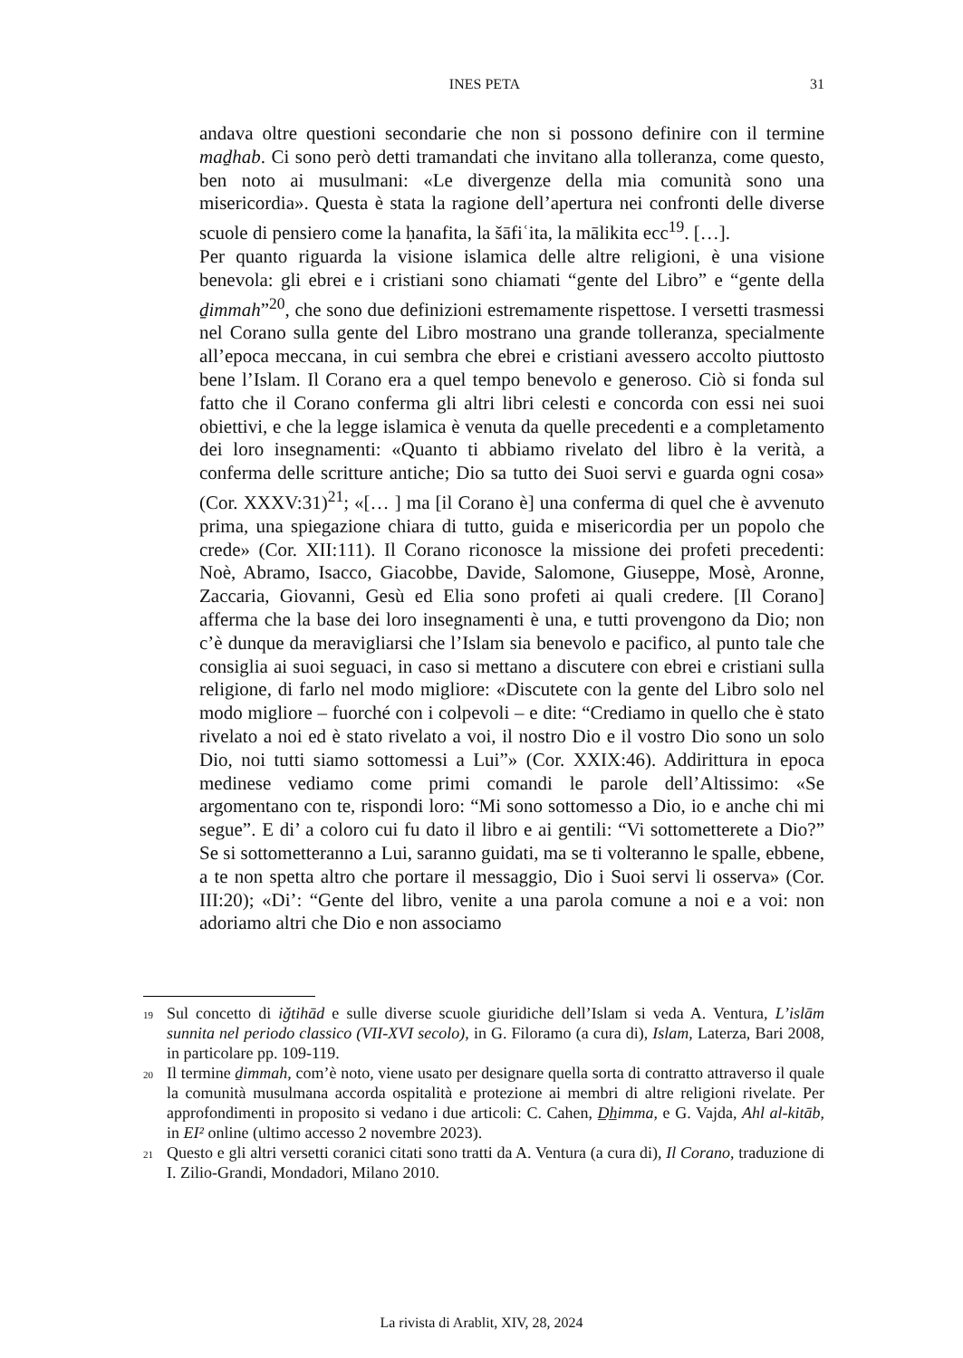INES PETA
31
andava oltre questioni secondarie che non si possono definire con il termine maḏhab. Ci sono però detti tramandati che invitano alla tolleranza, come questo, ben noto ai musulmani: «Le divergenze della mia comunità sono una misericordia». Questa è stata la ragione dell’apertura nei confronti delle diverse scuole di pensiero come la ḥanafita, la šāfiʿita, la mālikita ecc<sup>19</sup>. […].
Per quanto riguarda la visione islamica delle altre religioni, è una visione benevola: gli ebrei e i cristiani sono chiamati “gente del Libro” e “gente della ḏimmah”<sup>20</sup>, che sono due definizioni estremamente rispettose. I versetti trasmessi nel Corano sulla gente del Libro mostrano una grande tolleranza, specialmente all’epoca meccana, in cui sembra che ebrei e cristiani avessero accolto piuttosto bene l’Islam. Il Corano era a quel tempo benevolo e generoso. Ciò si fonda sul fatto che il Corano conferma gli altri libri celesti e concorda con essi nei suoi obiettivi, e che la legge islamica è venuta da quelle precedenti e a completamento dei loro insegnamenti: «Quanto ti abbiamo rivelato del libro è la verità, a conferma delle scritture antiche; Dio sa tutto dei Suoi servi e guarda ogni cosa» (Cor. XXXV:31)<sup>21</sup>; «[… ] ma [il Corano è] una conferma di quel che è avvenuto prima, una spiegazione chiara di tutto, guida e misericordia per un popolo che crede» (Cor. XII:111). Il Corano riconosce la missione dei profeti precedenti: Noè, Abramo, Isacco, Giacobbe, Davide, Salomone, Giuseppe, Mosè, Aronne, Zaccaria, Giovanni, Gesù ed Elia sono profeti ai quali credere. [Il Corano] afferma che la base dei loro insegnamenti è una, e tutti provengono da Dio; non c’è dunque da meravigliarsi che l’Islam sia benevolo e pacifico, al punto tale che consiglia ai suoi seguaci, in caso si mettano a discutere con ebrei e cristiani sulla religione, di farlo nel modo migliore: «Discutete con la gente del Libro solo nel modo migliore – fuorché con i colpevoli – e dite: “Crediamo in quello che è stato rivelato a noi ed è stato rivelato a voi, il nostro Dio e il vostro Dio sono un solo Dio, noi tutti siamo sottomessi a Lui”» (Cor. XXIX:46). Addirittura in epoca medinese vediamo come primi comandi le parole dell’Altissimo: «Se argomentano con te, rispondi loro: “Mi sono sottomesso a Dio, io e anche chi mi segue”. E di’ a coloro cui fu dato il libro e ai gentili: “Vi sottometterete a Dio?” Se si sottometteranno a Lui, saranno guidati, ma se ti volteranno le spalle, ebbene, a te non spetta altro che portare il messaggio, Dio i Suoi servi li osserva» (Cor. III:20); «Di’: “Gente del libro, venite a una parola comune a noi e a voi: non adoriamo altri che Dio e non associamo
<sup>19</sup>
Sul concetto di iǧtihād e sulle diverse scuole giuridiche dell’Islam si veda A. Ventura, L’islām sunnita nel periodo classico (VII-XVI secolo), in G. Filoramo (a cura di), Islam, Laterza, Bari 2008, in particolare pp. 109-119.
<sup>20</sup>
Il termine ḏimmah, com’è noto, viene usato per designare quella sorta di contratto attraverso il quale la comunità musulmana accorda ospitalità e protezione ai membri di altre religioni rivelate. Per approfondimenti in proposito si vedano i due articoli: C. Cahen, D̲h̲imma, e G. Vajda, Ahl al-kitāb, in EI² online (ultimo accesso 2 novembre 2023).
<sup>21</sup>
Questo e gli altri versetti coranici citati sono tratti da A. Ventura (a cura di), Il Corano, traduzione di I. Zilio-Grandi, Mondadori, Milano 2010.
La rivista di Arablit, XIV, 28, 2024